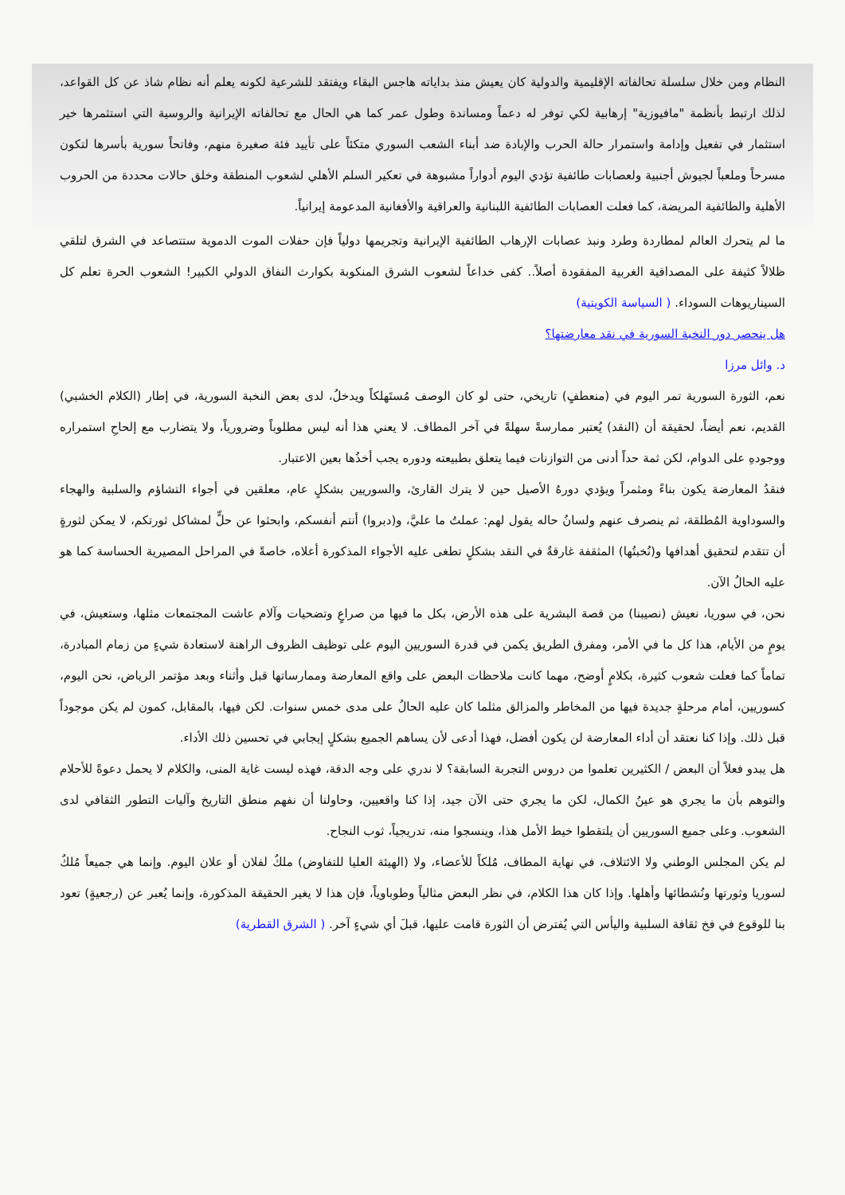النظام ومن خلال سلسلة تحالفاته الإقليمية والدولية كان يعيش منذ بداياته هاجس البقاء ويفتقد للشرعية لكونه يعلم أنه نظام شاذ عن كل القواعد، لذلك ارتبط بأنظمة "مافيوزية" إرهابية لكي توفر له دعماً ومساندة وطول عمر كما هي الحال مع تحالفاته الإيرانية والروسية التي استثمرها خير استثمار في تفعيل وإدامة واستمرار حالة الحرب والإبادة ضد أبناء الشعب السوري متكئاً على تأييد فئة صغيرة منهم، وفاتحاً سورية بأسرها لتكون مسرحاً وملعباً لجيوش أجنبية ولعصابات طائفية تؤدي اليوم أدواراً مشبوهة في تعكير السلم الأهلي لشعوب المنطقة وخلق حالات محددة من الحروب الأهلية والطائفية المريضة، كما فعلت العصابات الطائفية اللبنانية والعراقية والأفغانية المدعومة إيرانياً.
ما لم يتحرك العالم لمطاردة وطرد ونبذ عصابات الإرهاب الطائفية الإيرانية وتجريمها دولياً فإن حفلات الموت الدموية ستتصاعد في الشرق لتلقي ظلالاً كثيفة على المصداقية الغربية المفقودة أصلاً.. كفى خداعاً لشعوب الشرق المنكوبة بكوارث النفاق الدولي الكبير! الشعوب الحرة تعلم كل السيناريوهات السوداء. ( السياسة الكويتية)
هل ينحصر دور النخبة السورية في نقد معارضتها؟
د. وائل مرزا
نعم، الثورة السورية تمر اليوم في (منعطفٍ) تاريخي، حتى لو كان الوصف مُستَهلكاً ويدخلُ، لدى بعض النخبة السورية، في إطار (الكلام الخشبي) القديم، نعم أيضاً، لحقيقة أن (النقد) يُعتبر ممارسةً سهلةً في آخر المطاف. لا يعني هذا أنه ليس مطلوباً وضرورياً، ولا يتضارب مع إلحاحِ استمراره ووجودهِ على الدوام، لكن ثمة حداً أدنى من التوازنات فيما يتعلق بطبيعته ودوره يجب أخذُها بعين الاعتبار.
فنقدُ المعارضة يكون بناءً ومثمراً ويؤدي دورهُ الأصيل حين لا يترك القارئ، والسوريين بشكلٍ عام، معلقين في أجواء التشاؤم والسلبية والهجاء والسوداوية المُطلقة، ثم ينصرف عنهم ولسانُ حاله يقول لهم: عملتُ ما عليَّ، و(دبروا) أنتم أنفسكم، وابحثوا عن حلٍّ لمشاكل ثورتكم، لا يمكن لثورةٍ أن تتقدم لتحقيق أهدافها و(نُخبتُها) المثقفة غارقةٌ في النقد بشكلٍ تطغى عليه الأجواء المذكورة أعلاه، خاصةً في المراحل المصيرية الحساسة كما هو عليه الحالُ الآن.
نحن، في سوريا، نعيش (نصيبنا) من قصة البشرية على هذه الأرض، بكل ما فيها من صراعٍ وتضحيات وآلام عاشت المجتمعات مثلها، وستعيش، في يومٍ من الأيام، هذا كل ما في الأمر، ومفرق الطريق يكمن في قدرة السوريين اليوم على توظيف الظروف الراهنة لاستعادة شيءٍ من زمام المبادرة، تماماً كما فعلت شعوب كثيرة، بكلامٍ أوضح، مهما كانت ملاحظات البعض على واقع المعارضة وممارساتها قبل وأثناء وبعد مؤتمر الرياض، نحن اليوم، كسوريين، أمام مرحلةٍ جديدة فيها من المخاطر والمزالق مثلما كان عليه الحالُ على مدى خمس سنوات. لكن فيها، بالمقابل، كمون لم يكن موجوداً قبل ذلك. وإذا كنا نعتقد أن أداء المعارضة لن يكون أفضل، فهذا أدعى لأن يساهم الجميع بشكلٍ إيجابي في تحسين ذلك الأداء.
هل يبدو فعلاً أن البعض / الكثيرين تعلموا من دروس التجربة السابقة؟ لا ندري على وجه الدقة، فهذه ليست غاية المنى، والكلام لا يحمل دعوةً للأحلام والتوهم بأن ما يجري هو عينُ الكمال، لكن ما يجري حتى الآن جيد، إذا كنا واقعيين، وحاولنا أن نفهم منطق التاريخ وآليات التطور الثقافي لدى الشعوب. وعلى جميع السوريين أن يلتقطوا خيط الأمل هذا، وينسجوا منه، تدريجياً، ثوب النجاح.
لم يكن المجلس الوطني ولا الائتلاف، في نهاية المطاف، مُلكاً للأعضاء، ولا (الهيئة العليا للتفاوض) ملكٌ لفلان أو علان اليوم. وإنما هي جميعاً مُلكٌ لسوريا وثورتها ونُشطائها وأهلها. وإذا كان هذا الكلام، في نظر البعض مثالياً وطوباوياً، فإن هذا لا يغير الحقيقة المذكورة، وإنما يُعبر عن (رجعيةٍ) تعود بنا للوقوع في فخ ثقافة السلبية واليأس التي يُفترض أن الثورة قامت عليها، قبلَ أي شيءٍ آخر. ( الشرق القطرية)